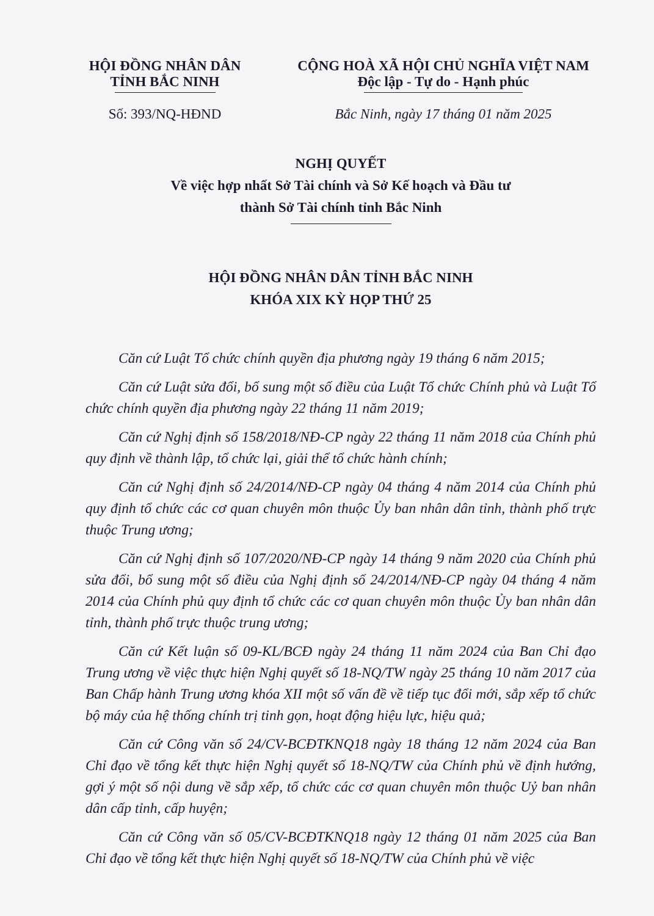HỘI ĐỒNG NHÂN DÂN
TỈNH BẮC NINH
Số: 393/NQ-HĐND
CỘNG HOÀ XÃ HỘI CHỦ NGHĨA VIỆT NAM
Độc lập - Tự do - Hạnh phúc
Bắc Ninh, ngày 17 tháng 01 năm 2025
NGHỊ QUYẾT
Về việc hợp nhất Sở Tài chính và Sở Kế hoạch và Đầu tư
thành Sở Tài chính tỉnh Bắc Ninh
HỘI ĐỒNG NHÂN DÂN TỈNH BẮC NINH
KHÓA XIX KỲ HỌP THỨ 25
Căn cứ Luật Tổ chức chính quyền địa phương ngày 19 tháng 6 năm 2015;
Căn cứ Luật sửa đổi, bổ sung một số điều của Luật Tổ chức Chính phủ và Luật Tổ chức chính quyền địa phương ngày 22 tháng 11 năm 2019;
Căn cứ Nghị định số 158/2018/NĐ-CP ngày 22 tháng 11 năm 2018 của Chính phủ quy định về thành lập, tổ chức lại, giải thể tổ chức hành chính;
Căn cứ Nghị định số 24/2014/NĐ-CP ngày 04 tháng 4 năm 2014 của Chính phủ quy định tổ chức các cơ quan chuyên môn thuộc Ủy ban nhân dân tỉnh, thành phố trực thuộc Trung ương;
Căn cứ Nghị định số 107/2020/NĐ-CP ngày 14 tháng 9 năm 2020 của Chính phủ sửa đổi, bổ sung một số điều của Nghị định số 24/2014/NĐ-CP ngày 04 tháng 4 năm 2014 của Chính phủ quy định tổ chức các cơ quan chuyên môn thuộc Ủy ban nhân dân tỉnh, thành phố trực thuộc trung ương;
Căn cứ Kết luận số 09-KL/BCĐ ngày 24 tháng 11 năm 2024 của Ban Chỉ đạo Trung ương về việc thực hiện Nghị quyết số 18-NQ/TW ngày 25 tháng 10 năm 2017 của Ban Chấp hành Trung ương khóa XII một số vấn đề về tiếp tục đổi mới, sắp xếp tổ chức bộ máy của hệ thống chính trị tinh gọn, hoạt động hiệu lực, hiệu quả;
Căn cứ Công văn số 24/CV-BCĐTKNQ18 ngày 18 tháng 12 năm 2024 của Ban Chỉ đạo về tổng kết thực hiện Nghị quyết số 18-NQ/TW của Chính phủ về định hướng, gợi ý một số nội dung về sắp xếp, tổ chức các cơ quan chuyên môn thuộc Uỷ ban nhân dân cấp tỉnh, cấp huyện;
Căn cứ Công văn số 05/CV-BCĐTKNQ18 ngày 12 tháng 01 năm 2025 của Ban Chỉ đạo về tổng kết thực hiện Nghị quyết số 18-NQ/TW của Chính phủ về việc